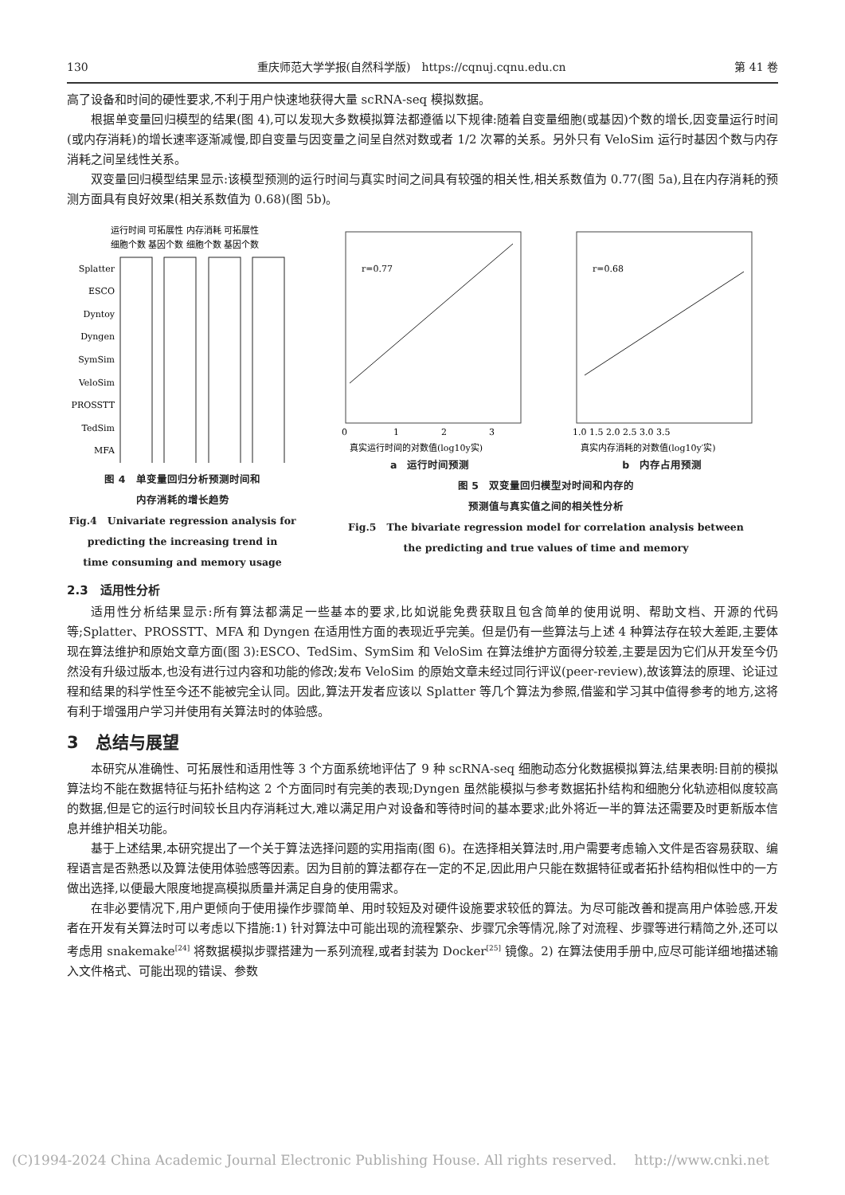130 重庆师范大学学报(自然科学版)　https://cqnuj.cqnu.edu.cn 第 41 卷
高了设备和时间的硬性要求,不利于用户快速地获得大量 scRNA-seq 模拟数据。
根据单变量回归模型的结果(图 4),可以发现大多数模拟算法都遵循以下规律:随着自变量细胞(或基因)个数的增长,因变量运行时间(或内存消耗)的增长速率逐渐减慢,即自变量与因变量之间呈自然对数或者 1/2 次幂的关系。另外只有 VeloSim 运行时基因个数与内存消耗之间呈线性关系。
双变量回归模型结果显示:该模型预测的运行时间与真实时间之间具有较强的相关性,相关系数值为 0.77(图 5a),且在内存消耗的预测方面具有良好效果(相关系数值为 0.68)(图 5b)。
运行时间 可拓展性 内存消耗 可拓展性
细胞个数 基因个数 细胞个数 基因个数
Splatter
ESCO
Dyntoy
Dyngen
SymSim
VeloSim
PROSSTT
TedSim
MFA
图 4　单变量回归分析预测时间和
内存消耗的增长趋势
Fig.4　Univariate regression analysis for
predicting the increasing trend in
time consuming and memory usage
r=0.77
0
1
2
3
真实运行时间的对数值(log10y实)
r=0.68
1.0 1.5 2.0 2.5 3.0 3.5
真实内存消耗的对数值(log10y′实)
a　运行时间预测 b　内存占用预测
图 5　双变量回归模型对时间和内存的
预测值与真实值之间的相关性分析
Fig.5　The bivariate regression model for correlation analysis between
the predicting and true values of time and memory
2.3　适用性分析
适用性分析结果显示:所有算法都满足一些基本的要求,比如说能免费获取且包含简单的使用说明、帮助文档、开源的代码等;Splatter、PROSSTT、MFA 和 Dyngen 在适用性方面的表现近乎完美。但是仍有一些算法与上述 4 种算法存在较大差距,主要体现在算法维护和原始文章方面(图 3):ESCO、TedSim、SymSim 和 VeloSim 在算法维护方面得分较差,主要是因为它们从开发至今仍然没有升级过版本,也没有进行过内容和功能的修改;发布 VeloSim 的原始文章未经过同行评议(peer-review),故该算法的原理、论证过程和结果的科学性至今还不能被完全认同。因此,算法开发者应该以 Splatter 等几个算法为参照,借鉴和学习其中值得参考的地方,这将有利于增强用户学习并使用有关算法时的体验感。
3　总结与展望
本研究从准确性、可拓展性和适用性等 3 个方面系统地评估了 9 种 scRNA-seq 细胞动态分化数据模拟算法,结果表明:目前的模拟算法均不能在数据特征与拓扑结构这 2 个方面同时有完美的表现;Dyngen 虽然能模拟与参考数据拓扑结构和细胞分化轨迹相似度较高的数据,但是它的运行时间较长且内存消耗过大,难以满足用户对设备和等待时间的基本要求;此外将近一半的算法还需要及时更新版本信息并维护相关功能。
基于上述结果,本研究提出了一个关于算法选择问题的实用指南(图 6)。在选择相关算法时,用户需要考虑输入文件是否容易获取、编程语言是否熟悉以及算法使用体验感等因素。因为目前的算法都存在一定的不足,因此用户只能在数据特征或者拓扑结构相似性中的一方做出选择,以便最大限度地提高模拟质量并满足自身的使用需求。
在非必要情况下,用户更倾向于使用操作步骤简单、用时较短及对硬件设施要求较低的算法。为尽可能改善和提高用户体验感,开发者在开发有关算法时可以考虑以下措施:1) 针对算法中可能出现的流程繁杂、步骤冗余等情况,除了对流程、步骤等进行精简之外,还可以考虑用 snakemake<sup>[24]</sup> 将数据模拟步骤搭建为一系列流程,或者封装为 Docker<sup>[25]</sup> 镜像。2) 在算法使用手册中,应尽可能详细地描述输入文件格式、可能出现的错误、参数
(C)1994-2024 China Academic Journal Electronic Publishing House. All rights reserved.　 http://www.cnki.net